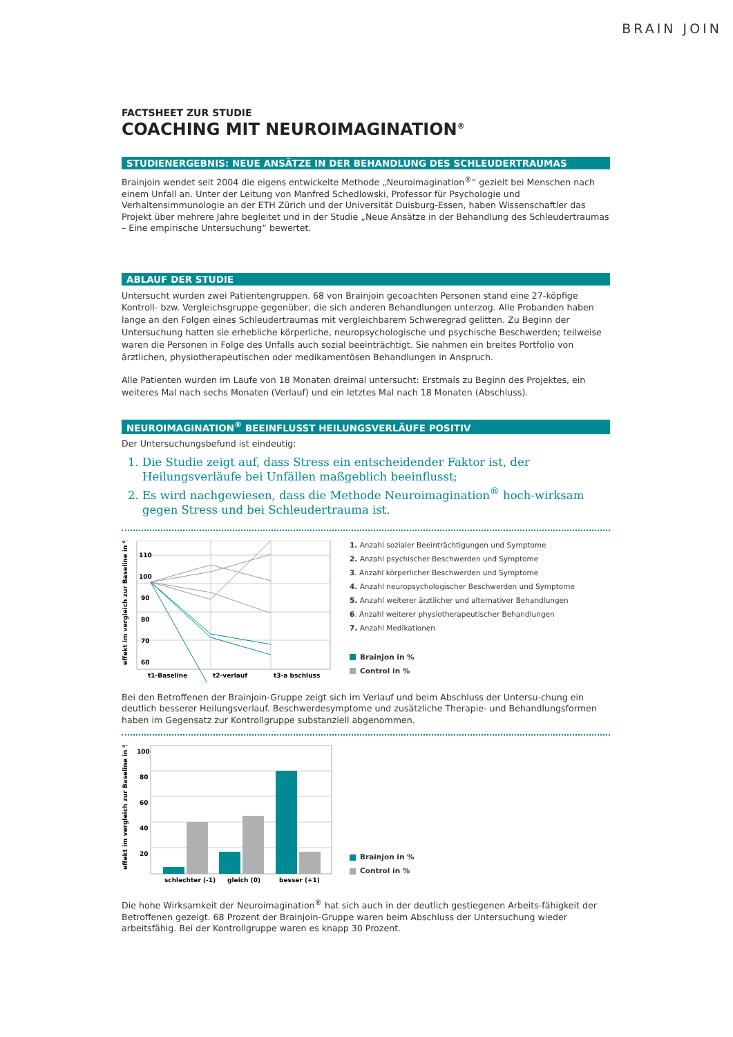BRAIN JOIN
FACTSHEET ZUR STUDIE
COACHING MIT NEUROIMAGINATION<sup>®</sup>
STUDIENERGEBNIS: NEUE ANSÄTZE IN DER BEHANDLUNG DES SCHLEUDERTRAUMAS
Brainjoin wendet seit 2004 die eigens entwickelte Methode „Neuroimagination<sup>®</sup>“ gezielt bei Menschen nach einem Unfall an. Unter der Leitung von Manfred Schedlowski, Professor für Psychologie und Verhaltensimmunologie an der ETH Zürich und der Universität Duisburg-Essen, haben Wissenschaftler das Projekt über mehrere Jahre begleitet und in der Studie „Neue Ansätze in der Behandlung des Schleudertraumas – Eine empirische Untersuchung“ bewertet.
ABLAUF DER STUDIE
Untersucht wurden zwei Patientengruppen. 68 von Brainjoin gecoachten Personen stand eine 27-köpfige Kontroll- bzw. Vergleichsgruppe gegenüber, die sich anderen Behandlungen unterzog. Alle Probanden haben lange an den Folgen eines Schleudertraumas mit vergleichbarem Schweregrad gelitten. Zu Beginn der Untersuchung hatten sie erhebliche körperliche, neuropsychologische und psychische Beschwerden; teilweise waren die Personen in Folge des Unfalls auch sozial beeinträchtigt. Sie nahmen ein breites Portfolio von ärztlichen, physiotherapeutischen oder medikamentösen Behandlungen in Anspruch.
Alle Patienten wurden im Laufe von 18 Monaten dreimal untersucht: Erstmals zu Beginn des Projektes, ein weiteres Mal nach sechs Monaten (Verlauf) und ein letztes Mal nach 18 Monaten (Abschluss).
NEUROIMAGINATION<sup>®</sup> BEEINFLUSST HEILUNGSVERLÄUFE POSITIV
Der Untersuchungsbefund ist eindeutig:
1. Die Studie zeigt auf, dass Stress ein entscheidender Faktor ist, der Heilungsverläufe bei Unfällen maßgeblich beeinflusst;
2. Es wird nachgewiesen, dass die Methode Neuroimagination<sup>®</sup> hoch-wirksam gegen Stress und bei Schleudertrauma ist.
effekt im vergleich zur Baseline in %
110
100
90
80
70
60
t1-Baseline
t2-verlauf
t3-a bschluss
1. Anzahl sozialer Beeinträchtigungen und Symptome
2. Anzahl psychischer Beschwerden und Symptome
3. Anzahl körperlicher Beschwerden und Symptome
4. Anzahl neuropsychologischer Beschwerden und Symptome
5. Anzahl weiterer ärztlicher und alternativer Behandlungen
6. Anzahl weiterer physiotherapeutischer Behandlungen
7. Anzahl Medikationen
Brainjon in %
Control in %
Bei den Betroffenen der Brainjoin-Gruppe zeigt sich im Verlauf und beim Abschluss der Untersu-chung ein deutlich besserer Heilungsverlauf. Beschwerdesymptome und zusätzliche Therapie- und Behandlungsformen haben im Gegensatz zur Kontrollgruppe substanziell abgenommen.
effekt im vergleich zur Baseline in %
100
80
60
40
20
schlechter (-1)
gleich (0)
besser (+1)
Brainjon in %
Control in %
Die hohe Wirksamkeit der Neuroimagination<sup>®</sup> hat sich auch in der deutlich gestiegenen Arbeits-fähigkeit der Betroffenen gezeigt. 68 Prozent der Brainjoin-Gruppe waren beim Abschluss der Untersuchung wieder arbeitsfähig. Bei der Kontrollgruppe waren es knapp 30 Prozent.